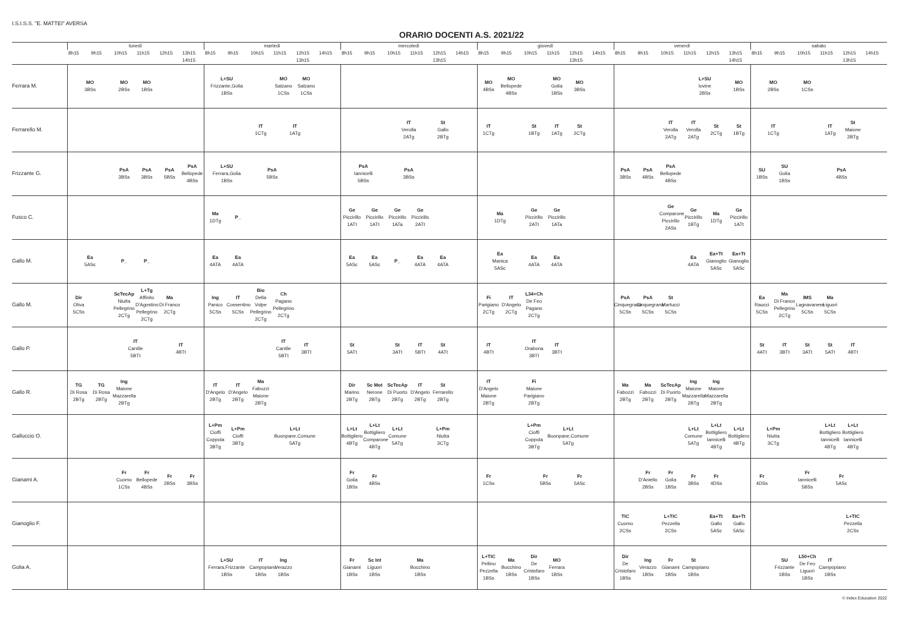I.S.I.S.S. "E. MATTEI" AVERSA
ORARIO DOCENTI A.S. 2021/22
| | lunedì | | | | | | martedì | | | | | | mercoledì | | | | | | giovedì | | | | | | venerdì | | | | | | sabato | | | | | |
| --- | --- | --- | --- | --- | --- | --- | --- | --- | --- | --- | --- | --- | --- | --- | --- | --- | --- | --- | --- | --- | --- | --- | --- | --- | --- | --- | --- | --- | --- | --- | --- | --- | --- | --- | --- | --- |
| | 8h15 | 9h15 | 10h15 | 11h15 | 12h15 | 13h15 14h15 | 8h15 | 9h15 | 10h15 | 11h15 | 12h15 13h15 | 14h15 | 8h15 | 9h15 | 10h15 | 11h15 | 12h15 13h15 | 14h15 | 8h15 | 9h15 | 10h15 | 11h15 | 12h15 13h15 | 14h15 | 8h15 | 9h15 | 10h15 | 11h15 | 12h15 | 13h15 14h15 | 8h15 | 9h15 | 10h15 | 11h15 | 12h15 13h15 | 14h15 |
| Ferrara M. | MO 3BSs | | MO 2BSs | MO 1BSs | | | L+SU Frizzante,Golia 1BSs | | | MO Salzano 1CSs | MO Salzano 1CSs | | | | | | | | MO 4BSs | MO Bellopede 4BSs | | MO Golia 1BSs | MO 3BSs | | | | | L+SU Iovine 2BSs | | MO 1BSs | MO 2BSs | | MO 1CSs | | | |
| Ferrarello M. | | | | | | | | | IT 1CTg | IT 1ATg | | | | | IT Verolla 2ATg | | St Gallo 2BTg | | IT 1CTg | | St 1BTg | IT 1ATg | St 2CTg | | | | IT Verolla 2ATg | IT Verolla 2ATg | St 2CTg | St 1BTg | IT 1CTg | | | IT 1ATg | St Maione 2BTg | |
| Frizzante G. | | | PsA 3BSs | PsA 3BSs | PsA 5BSs | PsA Bellopede 4BSs | L+SU Ferrara,Golia 1BSs | | PsA 5BSs | | | | PsA Iannicelli 5BSs | | PsA 3BSs | | | | | | | | | | PsA 3BSs | PsA 4BSs | PsA Bellopede 4BSs | | | | SU 1BSs | SU Golia 1BSs | | PsA 4BSs | | |
| Fusco C. | | | | | | | Ma 1DTg | P_ | | | | | Ge Piccirillo 1ATt | Ge Piccirillo 1ATt | Ge Piccirillo 1ATa | Ge Piccirillo 2ATt | | | Ma 1DTg | | Ge Piccirillo 2ATt | Ge Piccirillo 1ATa | | | | | Ge Comparone Piccirillo 2ASs | Ge Piccirillo 1BTg | Ma 1DTg | Ge Piccirillo 1ATt | | | | | | |
| Gallo M. | Ea 5ASc | | P_ | P_ | | | Ea 4ATA | Ea 4ATA | | | | | Ea 5ASc | Ea 5ASc | P_ | Ea 4ATA | Ea 4ATA | | Ea Manica 5ASc | | Ea 4ATA | Ea 4ATA | | | | | | Ea 4ATA | Ea+Tt Gianoglio 5ASc | Ea+Tt Gianoglio 5ASc | | | | | | |
| Gallo M. | Dir Oliva 5CSs | | ScTecAp Niutta Pellegrino 2CTg | L+Tg Affinito D'Agostino Pellegrino 2CTg | Ma Di Franco 2CTg | | Ing Panico 5CSs | IT Cossentino 5CSs | Bio Della Volpe Pellegrino 2CTg | Ch Pagano Pellegrino 2CTg | | | | | | | | | Fi Parigiano 2CTg | IT D'Angelo 2CTg | L34+Ch De Feo Pagano 2CTg | | | | PsA Cinquegrana 5CSs | PsA Cinquegrana 5CSs | St Martucci 5CSs | | | | Ea Raucci 5CSs | Ma Di Franco Pellegrino 2CTg | IMS Lagnavanese 5CSs | Ma Liguori 5CSs | | |
| Gallo P. | | | IT Cantile 5BTt | | IT 4BTt | | | | | IT Cantile 5BTt | IT 3BTt | | St 5ATt | | St 3ATt | IT 5BTt | St 4ATt | | IT 4BTt | | IT Orabona 3BTt | IT 3BTt | | | | | | | | | St 4ATt | IT 3BTt | St 3ATt | St 5ATt | IT 4BTt | |
| Gallo R. | TG Di Rosa 2BTg | TG Di Rosa 2BTg | Ing Maione Mazzarella 2BTg | | | | IT D'Angelo 2BTg | IT D'Angelo 2BTg | Ma Fabozzi Maione 2BTg | | | | Dir Marino 2BTg | Sc Mot Nerone 2BTg | ScTecAp Di Puorto 2BTg | IT D'Angelo 2BTg | St Ferrarello 2BTg | | IT D'Angelo Maione 2BTg | | Fi Maione Parigiano 2BTg | | | | Ma Fabozzi 2BTg | Ma Fabozzi 2BTg | ScTecAp Di Puorto 2BTg | Ing Maione Mazzarella 2BTg | Ing Maione Mazzarella 2BTg | | | | | | | |
| Galluccio O. | | | | | | | L+Pm Cioffi Coppola 3BTg | L+Pm Cioffi 3BTg | | L+Lt Buonpane,Comune 5ATg | | | L+Lt Bottigliero 4BTg | L+Lt Bottigliero Comparone 4BTg | L+Lt Comune 5ATg | | L+Pm Niutta 3CTg | | | | L+Pm Cioffi Coppola 3BTg | L+Lt Buonpane,Comune 5ATg | | | | | | L+Lt Comune 5ATg | L+Lt Bottigliero Iannicelli 4BTg | L+Lt Bottigliero 4BTg | L+Pm Niutta 3CTg | | | L+Lt Bottigliero Iannicelli 4BTg | L+Lt Bottigliero Iannicelli 4BTg | |
| Gianami A. | | | Fr Cuomo 1CSs | Fr Bellopede 4BSs | Fr 2BSs | Fr 3BSs | | | | | | | Fr Golia 1BSs | Fr 4BSs | | | | | Fr 1CSs | | Fr 5BSs | | Fr 5ASc | | | Fr D'Aniello 2BSs | Fr Golia 1BSs | Fr 3BSs | Fr 4DSs | | Fr 4DSs | | Fr Iannicelli 5BSs | Fr 5ASc | | |
| Gianoglio F. | | | | | | | | | | | | | | | | | | | | | | | | | TIC Cuomo 2CSs | | L+TIC Pezzella 2CSs | | Ea+Tt Gallo 5ASc | Ea+Tt Gallo 5ASc | | | | | L+TIC Pezzella 2CSs | |
| Golia A. | | | | | | | L+SU Ferrara,Frizzante 1BSs | | IT Campopiano 1BSs | Ing Verazzo 1BSs | | | Fr Gianami 1BSs | Sc Int Liguori 1BSs | | Ma Bocchino 1BSs | | | L+TIC Pellino Pezzella 1BSs | Ma Bocchino 1BSs | Dir De Cristofaro 1BSs | MO Ferrara 1BSs | | | Dir De Cristofaro 1BSs | Ing Verazzo 1BSs | Fr Gianami 1BSs | St Campopiano 1BSs | | | | SU Frizzante 1BSs | L50+Ch De Feo Liguori 1BSs | IT Campopiano 1BSs | | |
© Index Education 2022